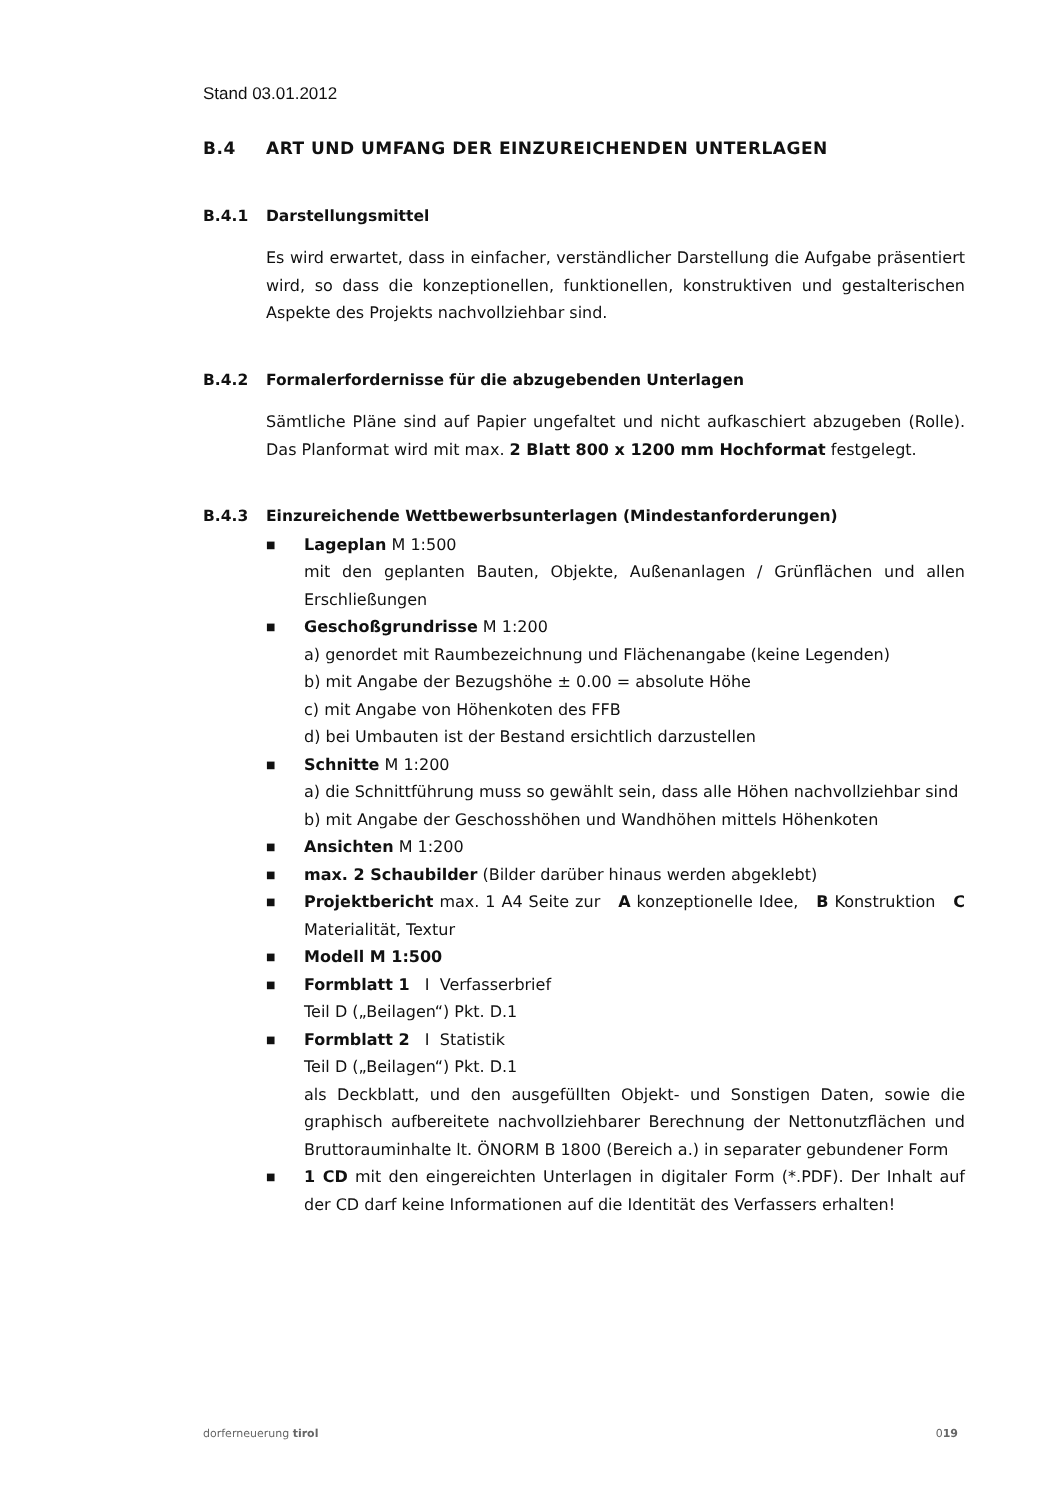Stand 03.01.2012
B.4 ART UND UMFANG DER EINZUREICHENDEN UNTERLAGEN
B.4.1 Darstellungsmittel
Es wird erwartet, dass in einfacher, verständlicher Darstellung die Aufgabe präsentiert wird, so dass die konzeptionellen, funktionellen, konstruktiven und gestalterischen Aspekte des Projekts nachvollziehbar sind.
B.4.2 Formalerfordernisse für die abzugebenden Unterlagen
Sämtliche Pläne sind auf Papier ungefaltet und nicht aufkaschiert abzugeben (Rolle). Das Planformat wird mit max. 2 Blatt 800 x 1200 mm Hochformat festgelegt.
B.4.3 Einzureichende Wettbewerbsunterlagen (Mindestanforderungen)
■ Lageplan M 1:500
mit den geplanten Bauten, Objekte, Außenanlagen / Grünflächen und allen Erschließungen
■ Geschoßgrundrisse M 1:200
a) genordet mit Raumbezeichnung und Flächenangabe (keine Legenden)
b) mit Angabe der Bezugshöhe ± 0.00 = absolute Höhe
c) mit Angabe von Höhenkoten des FFB
d) bei Umbauten ist der Bestand ersichtlich darzustellen
■ Schnitte M 1:200
a) die Schnittführung muss so gewählt sein, dass alle Höhen nachvollziehbar sind
b) mit Angabe der Geschosshöhen und Wandhöhen mittels Höhenkoten
■ Ansichten M 1:200
■ max. 2 Schaubilder (Bilder darüber hinaus werden abgeklebt)
■ Projektbericht max. 1 A4 Seite zur A konzeptionelle Idee, B Konstruktion C Materialität, Textur
■ Modell M 1:500
■ Formblatt 1 I Verfasserbrief
Teil D („Beilagen“) Pkt. D.1
■ Formblatt 2 I Statistik
Teil D („Beilagen“) Pkt. D.1
als Deckblatt, und den ausgefüllten Objekt- und Sonstigen Daten, sowie die graphisch aufbereitete nachvollziehbarer Berechnung der Nettonutzflächen und Bruttorauminhalte lt. ÖNORM B 1800 (Bereich a.) in separater gebundener Form
■ 1 CD mit den eingereichten Unterlagen in digitaler Form (*.PDF). Der Inhalt auf der CD darf keine Informationen auf die Identität des Verfassers erhalten!
dorferneuerung tirol 019